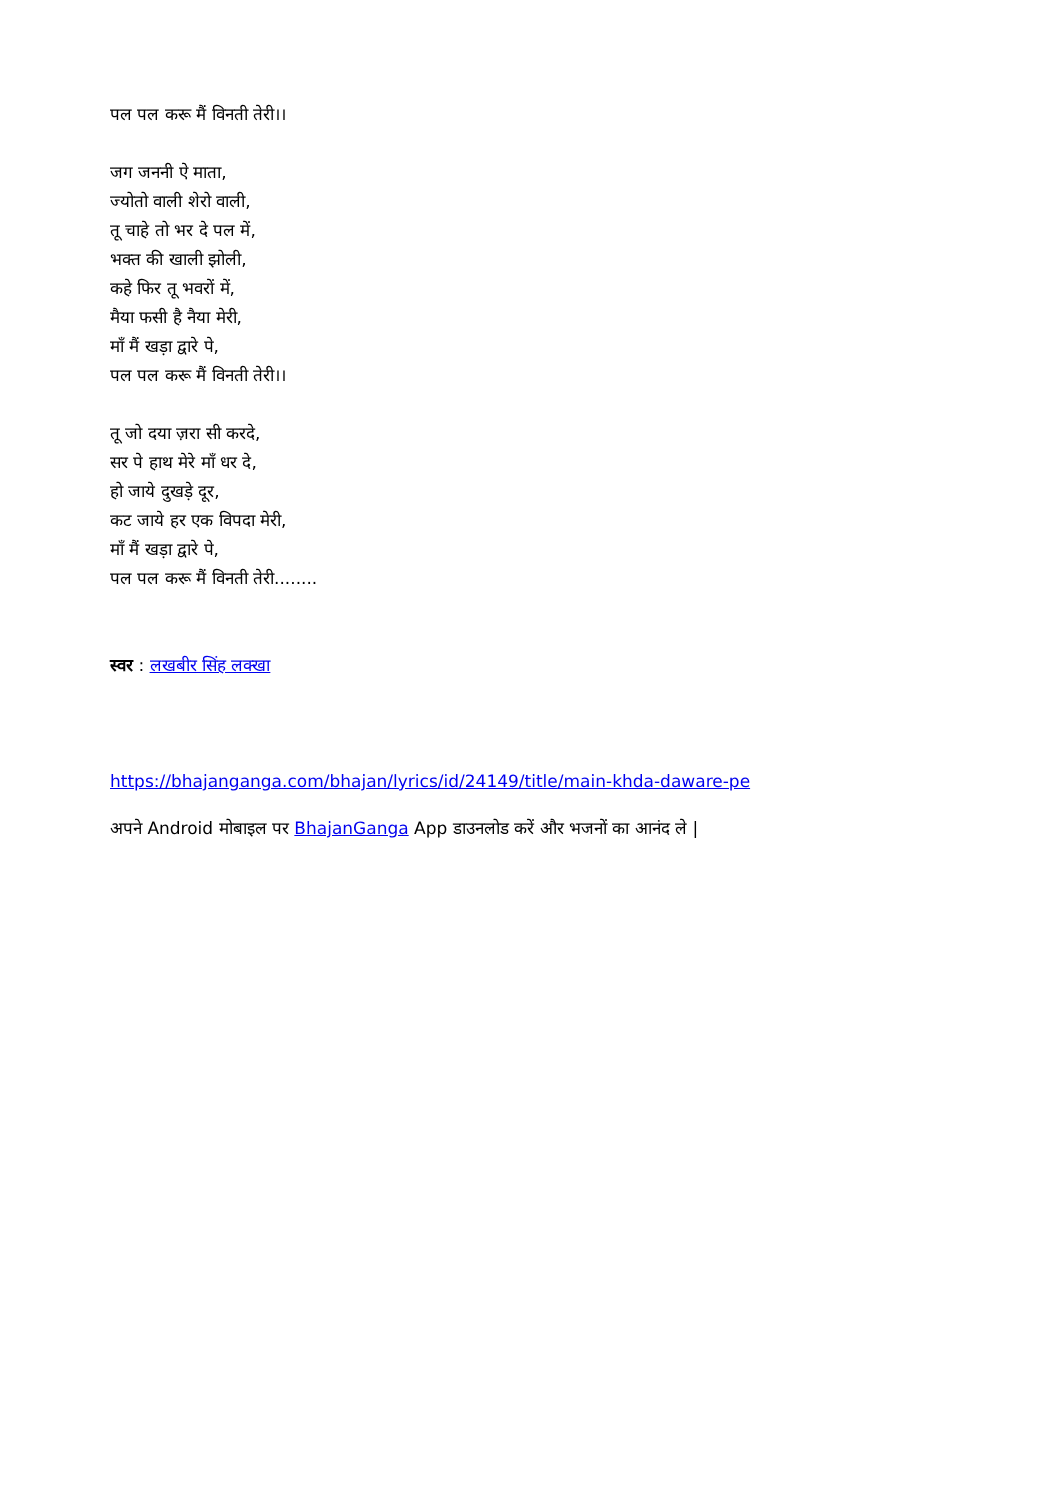पल पल करू मैं विनती तेरी।।
जग जननी ऐ माता,
ज्योतो वाली शेरो वाली,
तू चाहे तो भर दे पल में,
भक्त की खाली झोली,
कहे फिर तू भवरों में,
मैया फसी है नैया मेरी,
माँ मैं खड़ा द्वारे पे,
पल पल करू मैं विनती तेरी।।
तू जो दया ज़रा सी करदे,
सर पे हाथ मेरे माँ धर दे,
हो जाये दुखड़े दूर,
कट जाये हर एक विपदा मेरी,
माँ मैं खड़ा द्वारे पे,
पल पल करू मैं विनती तेरी........
स्वर : लखबीर सिंह लक्खा
https://bhajanganga.com/bhajan/lyrics/id/24149/title/main-khda-daware-pe
अपने Android मोबाइल पर BhajanGanga App डाउनलोड करें और भजनों का आनंद ले |